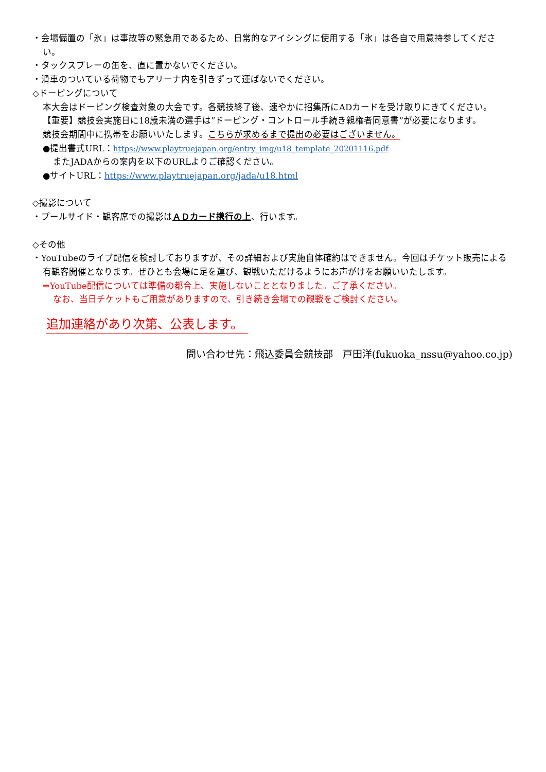・会場備置の「氷」は事故等の緊急用であるため、日常的なアイシングに使用する「氷」は各自で用意持参してください。
・タックスプレーの缶を、直に置かないでください。
・滑車のついている荷物でもアリーナ内を引きずって運ばないでください。
◇ドーピングについて
本大会はドーピング検査対象の大会です。各競技終了後、速やかに招集所にADカードを受け取りにきてください。
【重要】競技会実施日に18歳未満の選手は”ドーピング・コントロール手続き親権者同意書”が必要になります。
競技会期間中に携帯をお願いいたします。こちらが求めるまで提出の必要はございません。
●提出書式URL：https://www.playtruejapan.org/entry_img/u18_template_20201116.pdf
またJADAからの案内を以下のURLよりご確認ください。
●サイトURL：https://www.playtruejapan.org/jada/u18.html
◇撮影について
・プールサイド・観客席での撮影はＡＤカード携行の上、行います。
◇その他
・YouTubeのライブ配信を検討しておりますが、その詳細および実施自体確約はできません。今回はチケット販売による有観客開催となります。ぜひとも会場に足を運び、観戦いただけるようにお声がけをお願いいたします。
⇒YouTube配信については準備の都合上、実施しないこととなりました。ご了承ください。
なお、当日チケットもご用意がありますので、引き続き会場での観戦をご検討ください。
追加連絡があり次第、公表します。
問い合わせ先：飛込委員会競技部　戸田洋(fukuoka_nssu@yahoo.co.jp)